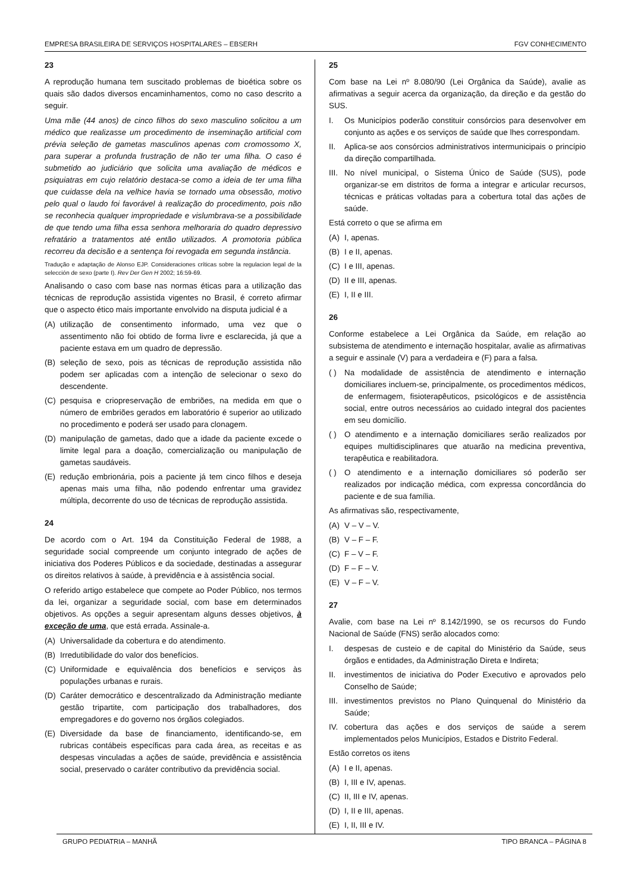EMPRESA BRASILEIRA DE SERVIÇOS HOSPITALARES – EBSERH FGV CONHECIMENTO
23
A reprodução humana tem suscitado problemas de bioética sobre os quais são dados diversos encaminhamentos, como no caso descrito a seguir.
Uma mãe (44 anos) de cinco filhos do sexo masculino solicitou a um médico que realizasse um procedimento de inseminação artificial com prévia seleção de gametas masculinos apenas com cromossomo X, para superar a profunda frustração de não ter uma filha. O caso é submetido ao judiciário que solicita uma avaliação de médicos e psiquiatras em cujo relatório destaca-se como a ideia de ter uma filha que cuidasse dela na velhice havia se tornado uma obsessão, motivo pelo qual o laudo foi favorável à realização do procedimento, pois não se reconhecia qualquer impropriedade e vislumbrava-se a possibilidade de que tendo uma filha essa senhora melhoraria do quadro depressivo refratário a tratamentos até então utilizados. A promotoria pública recorreu da decisão e a sentença foi revogada em segunda instância.
Tradução e adaptação de Alonso EJP. Consideraciones críticas sobre la regulacion legal de la selección de sexo (parte I). Rev Der Gen H 2002; 16:59-69.
Analisando o caso com base nas normas éticas para a utilização das técnicas de reprodução assistida vigentes no Brasil, é correto afirmar que o aspecto ético mais importante envolvido na disputa judicial é a
(A) utilização de consentimento informado, uma vez que o assentimento não foi obtido de forma livre e esclarecida, já que a paciente estava em um quadro de depressão.
(B) seleção de sexo, pois as técnicas de reprodução assistida não podem ser aplicadas com a intenção de selecionar o sexo do descendente.
(C) pesquisa e criopreservação de embriões, na medida em que o número de embriões gerados em laboratório é superior ao utilizado no procedimento e poderá ser usado para clonagem.
(D) manipulação de gametas, dado que a idade da paciente excede o limite legal para a doação, comercialização ou manipulação de gametas saudáveis.
(E) redução embrionária, pois a paciente já tem cinco filhos e deseja apenas mais uma filha, não podendo enfrentar uma gravidez múltipla, decorrente do uso de técnicas de reprodução assistida.
24
De acordo com o Art. 194 da Constituição Federal de 1988, a seguridade social compreende um conjunto integrado de ações de iniciativa dos Poderes Públicos e da sociedade, destinadas a assegurar os direitos relativos à saúde, à previdência e à assistência social.
O referido artigo estabelece que compete ao Poder Público, nos termos da lei, organizar a seguridade social, com base em determinados objetivos. As opções a seguir apresentam alguns desses objetivos, à exceção de uma, que está errada. Assinale-a.
(A) Universalidade da cobertura e do atendimento.
(B) Irredutibilidade do valor dos benefícios.
(C) Uniformidade e equivalência dos benefícios e serviços às populações urbanas e rurais.
(D) Caráter democrático e descentralizado da Administração mediante gestão tripartite, com participação dos trabalhadores, dos empregadores e do governo nos órgãos colegiados.
(E) Diversidade da base de financiamento, identificando-se, em rubricas contábeis específicas para cada área, as receitas e as despesas vinculadas a ações de saúde, previdência e assistência social, preservado o caráter contributivo da previdência social.
25
Com base na Lei nº 8.080/90 (Lei Orgânica da Saúde), avalie as afirmativas a seguir acerca da organização, da direção e da gestão do SUS.
I. Os Municípios poderão constituir consórcios para desenvolver em conjunto as ações e os serviços de saúde que lhes correspondam.
II. Aplica-se aos consórcios administrativos intermunicipais o princípio da direção compartilhada.
III. No nível municipal, o Sistema Único de Saúde (SUS), pode organizar-se em distritos de forma a integrar e articular recursos, técnicas e práticas voltadas para a cobertura total das ações de saúde.
Está correto o que se afirma em
(A) I, apenas.
(B) I e II, apenas.
(C) I e III, apenas.
(D) II e III, apenas.
(E) I, II e III.
26
Conforme estabelece a Lei Orgânica da Saúde, em relação ao subsistema de atendimento e internação hospitalar, avalie as afirmativas a seguir e assinale (V) para a verdadeira e (F) para a falsa.
( ) Na modalidade de assistência de atendimento e internação domiciliares incluem-se, principalmente, os procedimentos médicos, de enfermagem, fisioterapêuticos, psicológicos e de assistência social, entre outros necessários ao cuidado integral dos pacientes em seu domicílio.
( ) O atendimento e a internação domiciliares serão realizados por equipes multidisciplinares que atuarão na medicina preventiva, terapêutica e reabilitadora.
( ) O atendimento e a internação domiciliares só poderão ser realizados por indicação médica, com expressa concordância do paciente e de sua família.
As afirmativas são, respectivamente,
(A) V – V – V.
(B) V – F – F.
(C) F – V – F.
(D) F – F – V.
(E) V – F – V.
27
Avalie, com base na Lei nº 8.142/1990, se os recursos do Fundo Nacional de Saúde (FNS) serão alocados como:
I. despesas de custeio e de capital do Ministério da Saúde, seus órgãos e entidades, da Administração Direta e Indireta;
II. investimentos de iniciativa do Poder Executivo e aprovados pelo Conselho de Saúde;
III. investimentos previstos no Plano Quinquenal do Ministério da Saúde;
IV. cobertura das ações e dos serviços de saúde a serem implementados pelos Municípios, Estados e Distrito Federal.
Estão corretos os itens
(A) I e II, apenas.
(B) I, III e IV, apenas.
(C) II, III e IV, apenas.
(D) I, II e III, apenas.
(E) I, II, III e IV.
GRUPO PEDIATRIA – MANHÃ TIPO BRANCA – PÁGINA 8